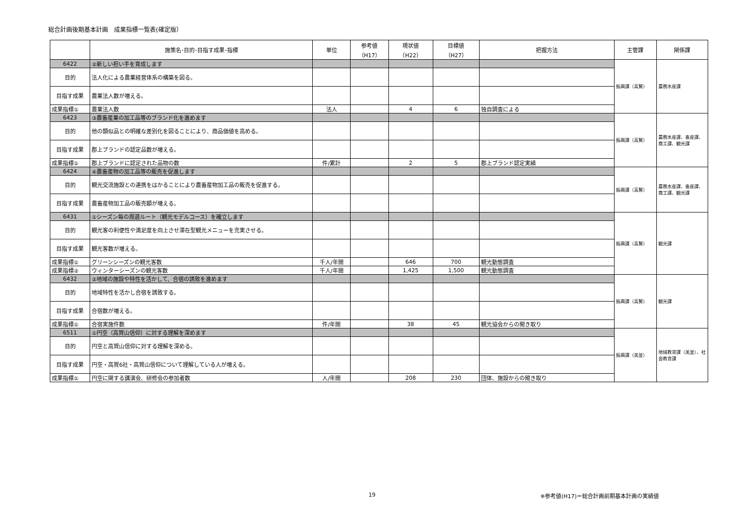総合計画後期基本計画　成果指標一覧表(確定版）
| | 施策名･目的･目指す成果･指標 | 単位 | 参考値 （H17） | 現状値 （H22） | 目標値 （H27） | 把握方法 | 主管課 | 関係課 |
| --- | --- | --- | --- | --- | --- | --- | --- | --- |
| 6422 | ②新しい担い手を育成します | | | | | | 振興課（高鷲） | 農務水産課 |
| 目的 | 法人化による農業経営体系の構築を図る。 | | | | | | | |
| 目指す成果 | 農業法人数が増える。 | | | | | | | |
| 成果指標① | 農業法人数 | 法人 | | 4 | 6 | 独自調査による | | |
| 6423 | ③農畜産業の加工品等のブランド化を進めます | | | | | | 振興課（高鷲） | 農務水産課、畜産課、商工課、観光課 |
| 目的 | 他の類似品との明確な差別化を図ることにより、商品価値を高める。 | | | | | | | |
| 目指す成果 | 郡上ブランドの認定品数が増える。 | | | | | | | |
| 成果指標① | 郡上ブランドに認定された品物の数 | 件/累計 | | 2 | 5 | 郡上ブランド認定実績 | | |
| 6424 | ④農畜産物の加工品等の販売を促進します | | | | | | 振興課（高鷲） | 農務水産課、畜産課、商工課、観光課 |
| 目的 | 観光交流施設との連携をはかることにより農畜産物加工品の販売を促進する。 | | | | | | | |
| 目指す成果 | 農畜産物加工品の販売額が増える。 | | | | | | | |
| 6431 | ①シーズン毎の周遊ルート（観光モデルコース）を確立します | | | | | | 振興課（高鷲） | 観光課 |
| 目的 | 観光客の利便性や満足度を向上させ滞在型観光メニューを充実させる。 | | | | | | | |
| 目指す成果 | 観光客数が増える。 | | | | | | | |
| 成果指標① | グリーンシーズンの観光客数 | 千人/年間 | | 646 | 700 | 観光動態調査 | | |
| 成果指標② | ウィンターシーズンの観光客数 | 千人/年間 | | 1,425 | 1,500 | 観光動態調査 | | |
| 6432 | ②地域の施設や特性を活かして、合宿の誘致を進めます | | | | | | 振興課（高鷲） | 観光課 |
| 目的 | 地域特性を活かし合宿を誘致する。 | | | | | | | |
| 目指す成果 | 合宿数が増える。 | | | | | | | |
| 成果指標① | 合宿実施件数 | 件/年間 | | 38 | 45 | 観光協会からの聞き取り | | |
| 6511 | ①円空（高賀山信仰）に対する理解を深めます | | | | | | 振興課（美並） | 地域教育課（美並）、社会教育課 |
| 目的 | 円空と高賀山信仰に対する理解を深める。 | | | | | | | |
| 目指す成果 | 円空・高賀6社・高賀山信仰について理解している人が増える。 | | | | | | | |
| 成果指標① | 円空に関する講演会、研修会の参加者数 | 人/年間 | | 208 | 230 | 団体、施設からの聞き取り | | |
19 ※参考値(H17)＝総合計画前期基本計画の実績値